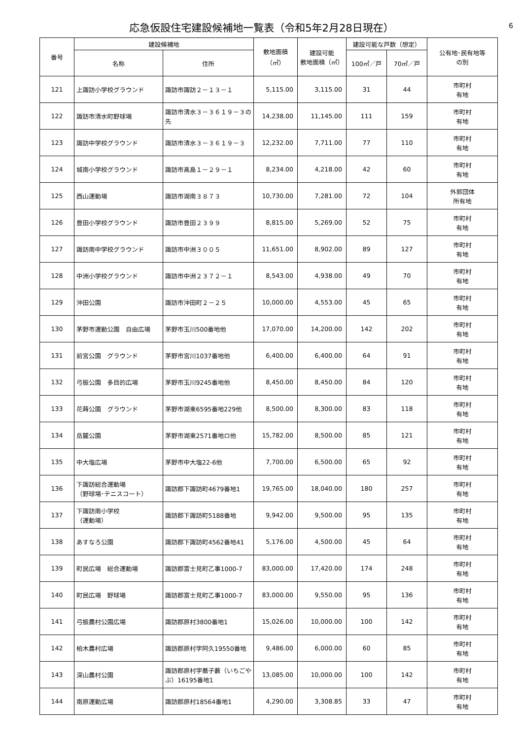応急仮設住宅建設候補地一覧表（令和5年2月28日現在）
6
| 番号 | 建設候補地 | | 敷地面積 （㎡） | 建設可能 敷地面積（㎡） | 建設可能な戸数（想定） | | 公有地･民有地等 の別 |
| --- | --- | --- | --- | --- | --- | --- | --- |
| | 名称 | 住所 | | | 100㎡／戸 | 70㎡／戸 | |
| 121 | 上諏訪小学校グラウンド | 諏訪市諏訪２－１３－１ | 5,115.00 | 3,115.00 | 31 | 44 | 市町村 有地 |
| 122 | 諏訪市清水町野球場 | 諏訪市清水３－３６１９－３の先 | 14,238.00 | 11,145.00 | 111 | 159 | 市町村 有地 |
| 123 | 諏訪中学校グラウンド | 諏訪市清水３－３６１９－３ | 12,232.00 | 7,711.00 | 77 | 110 | 市町村 有地 |
| 124 | 城南小学校グラウンド | 諏訪市高島１－２９－１ | 8,234.00 | 4,218.00 | 42 | 60 | 市町村 有地 |
| 125 | 西山運動場 | 諏訪市湖南３８７３ | 10,730.00 | 7,281.00 | 72 | 104 | 外郭団体 所有地 |
| 126 | 豊田小学校グラウンド | 諏訪市豊田２３９９ | 8,815.00 | 5,269.00 | 52 | 75 | 市町村 有地 |
| 127 | 諏訪南中学校グラウンド | 諏訪市中洲３００５ | 11,651.00 | 8,902.00 | 89 | 127 | 市町村 有地 |
| 128 | 中洲小学校グラウンド | 諏訪市中洲２３７２－１ | 8,543.00 | 4,938.00 | 49 | 70 | 市町村 有地 |
| 129 | 沖田公園 | 諏訪市沖田町２－２５ | 10,000.00 | 4,553.00 | 45 | 65 | 市町村 有地 |
| 130 | 茅野市運動公園 自由広場 | 茅野市玉川500番地他 | 17,070.00 | 14,200.00 | 142 | 202 | 市町村 有地 |
| 131 | 前宮公園 グラウンド | 茅野市宮川1037番地他 | 6,400.00 | 6,400.00 | 64 | 91 | 市町村 有地 |
| 132 | 弓振公園 多目的広場 | 茅野市玉川9245番地他 | 8,450.00 | 8,450.00 | 84 | 120 | 市町村 有地 |
| 133 | 花蒔公園 グラウンド | 茅野市湖東6595番地229他 | 8,500.00 | 8,300.00 | 83 | 118 | 市町村 有地 |
| 134 | 岳麓公園 | 茅野市湖東2571番地ロ他 | 15,782.00 | 8,500.00 | 85 | 121 | 市町村 有地 |
| 135 | 中大塩広場 | 茅野市中大塩22-6他 | 7,700.00 | 6,500.00 | 65 | 92 | 市町村 有地 |
| 136 | 下諏訪総合運動場 （野球場･テニスコート） | 諏訪郡下諏訪町4679番地1 | 19,765.00 | 18,040.00 | 180 | 257 | 市町村 有地 |
| 137 | 下諏訪南小学校 （運動場） | 諏訪郡下諏訪町5188番地 | 9,942.00 | 9,500.00 | 95 | 135 | 市町村 有地 |
| 138 | あすなろ公園 | 諏訪郡下諏訪町4562番地41 | 5,176.00 | 4,500.00 | 45 | 64 | 市町村 有地 |
| 139 | 町民広場 総合運動場 | 諏訪郡富士見町乙事1000-7 | 83,000.00 | 17,420.00 | 174 | 248 | 市町村 有地 |
| 140 | 町民広場 野球場 | 諏訪郡富士見町乙事1000-7 | 83,000.00 | 9,550.00 | 95 | 136 | 市町村 有地 |
| 141 | 弓振農村公園広場 | 諏訪郡原村3800番地1 | 15,026.00 | 10,000.00 | 100 | 142 | 市町村 有地 |
| 142 | 柏木農村広場 | 諏訪郡原村字阿久19550番地 | 9,486.00 | 6,000.00 | 60 | 85 | 市町村 有地 |
| 143 | 深山農村公園 | 諏訪郡原村字蕎子藪（いちごやぶ）16195番地1 | 13,085.00 | 10,000.00 | 100 | 142 | 市町村 有地 |
| 144 | 南原運動広場 | 諏訪郡原村18564番地1 | 4,290.00 | 3,308.85 | 33 | 47 | 市町村 有地 |